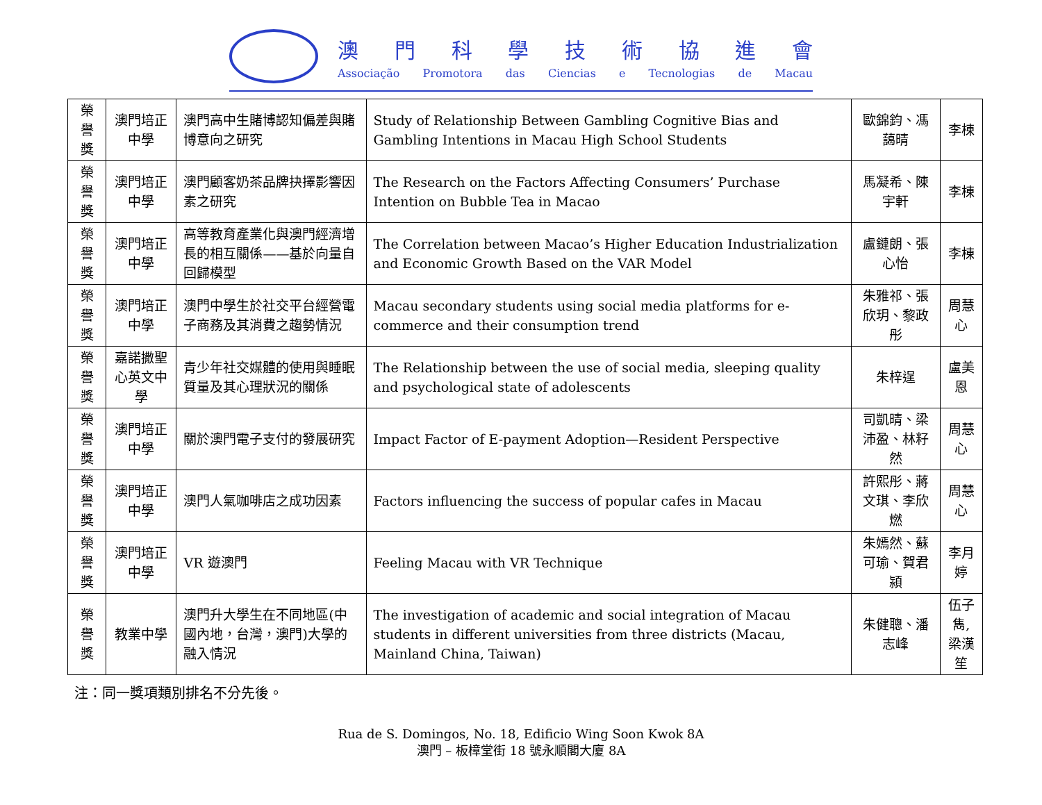澳門科學技術協進會
Associação Promotora das Ciencias e Tecnologias de Macau
| 榮譽獎 | 澳門培正中學 | 澳門高中生賭博認知偏差與賭博意向之研究 | Study of Relationship Between Gambling Cognitive Bias and Gambling Intentions in Macau High School Students | 歐錦鈞、馮藹晴 | 李棟 |
| 榮譽獎 | 澳門培正中學 | 澳門顧客奶茶品牌抉擇影響因素之研究 | The Research on the Factors Affecting Consumers’ Purchase Intention on Bubble Tea in Macao | 馬凝希、陳宇軒 | 李棟 |
| 榮譽獎 | 澳門培正中學 | 高等教育產業化與澳門經濟增長的相互關係——基於向量自回歸模型 | The Correlation between Macao’s Higher Education Industrialization and Economic Growth Based on the VAR Model | 盧鏈朗、張心怡 | 李棟 |
| 榮譽獎 | 澳門培正中學 | 澳門中學生於社交平台經營電子商務及其消費之趨勢情況 | Macau secondary students using social media platforms for e-commerce and their consumption trend | 朱雅祁、張欣玥、黎政彤 | 周慧心 |
| 榮譽獎 | 嘉諾撒聖心英文中學 | 青少年社交媒體的使用與睡眠質量及其心理狀況的關係 | The Relationship between the use of social media, sleeping quality and psychological state of adolescents | 朱梓逞 | 盧美恩 |
| 榮譽獎 | 澳門培正中學 | 關於澳門電子支付的發展研究 | Impact Factor of E-payment Adoption—Resident Perspective | 司凱晴、梁沛盈、林籽然 | 周慧心 |
| 榮譽獎 | 澳門培正中學 | 澳門人氣咖啡店之成功因素 | Factors influencing the success of popular cafes in Macau | 許熙彤、蔣文琪、李欣燃 | 周慧心 |
| 榮譽獎 | 澳門培正中學 | VR 遊澳門 | Feeling Macau with VR Technique | 朱嫣然、蘇可瑜、賀君潁 | 李月婷 |
| 榮譽獎 | 教業中學 | 澳門升大學生在不同地區(中國內地，台灣，澳門)大學的融入情況 | The investigation of academic and social integration of Macau students in different universities from three districts (Macau, Mainland China, Taiwan) | 朱健聰、潘志峰 | 伍子雋, 梁漢笙 |
注：同一獎項類別排名不分先後。
Rua de S. Domingos, No. 18, Edificio Wing Soon Kwok 8A
澳門 – 板樟堂街 18 號永順閣大廈 8A